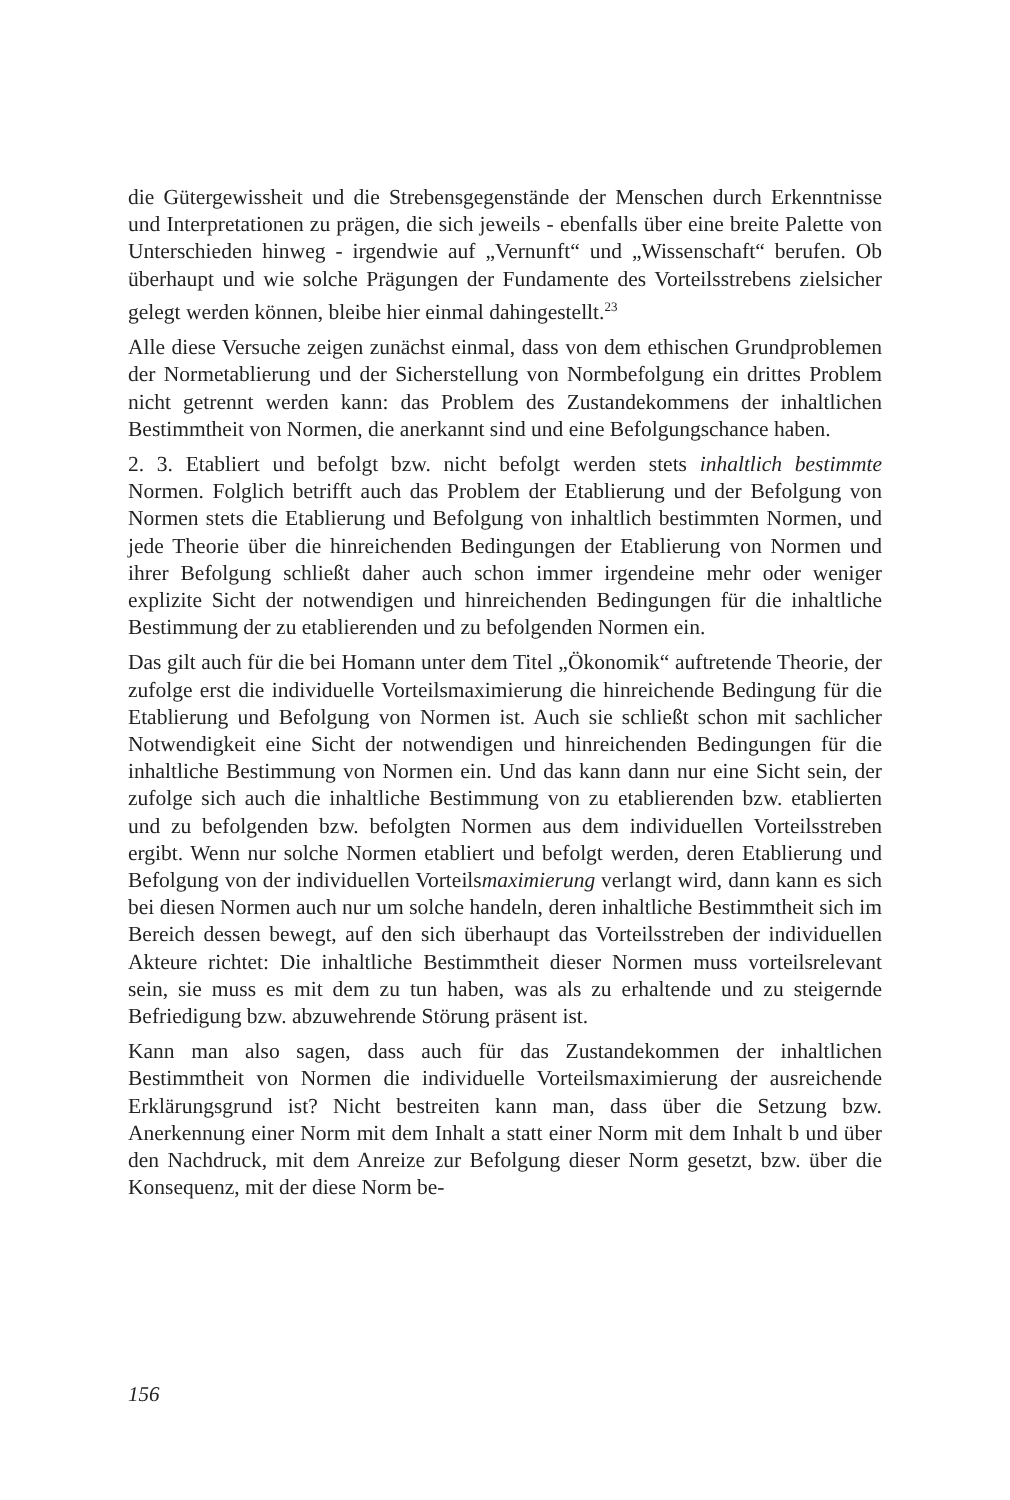die Gütergewissheit und die Strebensgegenstände der Menschen durch Erkenntnisse und Interpretationen zu prägen, die sich jeweils - ebenfalls über eine breite Palette von Unterschieden hinweg - irgendwie auf „Vernunft“ und „Wissenschaft“ berufen. Ob überhaupt und wie solche Prägungen der Fundamente des Vorteilsstrebens zielsicher gelegt werden können, bleibe hier einmal dahingestellt.<sup>23</sup>
Alle diese Versuche zeigen zunächst einmal, dass von dem ethischen Grundproblemen der Normetablierung und der Sicherstellung von Normbefolgung ein drittes Problem nicht getrennt werden kann: das Problem des Zustandekommens der inhaltlichen Bestimmtheit von Normen, die anerkannt sind und eine Befolgungschance haben.
2. 3. Etabliert und befolgt bzw. nicht befolgt werden stets inhaltlich bestimmte Normen. Folglich betrifft auch das Problem der Etablierung und der Befolgung von Normen stets die Etablierung und Befolgung von inhaltlich bestimmten Normen, und jede Theorie über die hinreichenden Bedingungen der Etablierung von Normen und ihrer Befolgung schließt daher auch schon immer irgendeine mehr oder weniger explizite Sicht der notwendigen und hinreichenden Bedingungen für die inhaltliche Bestimmung der zu etablierenden und zu befolgenden Normen ein.
Das gilt auch für die bei Homann unter dem Titel „Ökonomik“ auftretende Theorie, der zufolge erst die individuelle Vorteilsmaximierung die hinreichende Bedingung für die Etablierung und Befolgung von Normen ist. Auch sie schließt schon mit sachlicher Notwendigkeit eine Sicht der notwendigen und hinreichenden Bedingungen für die inhaltliche Bestimmung von Normen ein. Und das kann dann nur eine Sicht sein, der zufolge sich auch die inhaltliche Bestimmung von zu etablierenden bzw. etablierten und zu befolgenden bzw. befolgten Normen aus dem individuellen Vorteilsstreben ergibt. Wenn nur solche Normen etabliert und befolgt werden, deren Etablierung und Befolgung von der individuellen Vorteilsmaximierung verlangt wird, dann kann es sich bei diesen Normen auch nur um solche handeln, deren inhaltliche Bestimmtheit sich im Bereich dessen bewegt, auf den sich überhaupt das Vorteilsstreben der individuellen Akteure richtet: Die inhaltliche Bestimmtheit dieser Normen muss vorteilsrelevant sein, sie muss es mit dem zu tun haben, was als zu erhaltende und zu steigernde Befriedigung bzw. abzuwehrende Störung präsent ist.
Kann man also sagen, dass auch für das Zustandekommen der inhaltlichen Bestimmtheit von Normen die individuelle Vorteilsmaximierung der ausreichende Erklärungsgrund ist? Nicht bestreiten kann man, dass über die Setzung bzw. Anerkennung einer Norm mit dem Inhalt a statt einer Norm mit dem Inhalt b und über den Nachdruck, mit dem Anreize zur Befolgung dieser Norm gesetzt, bzw. über die Konsequenz, mit der diese Norm be-
156